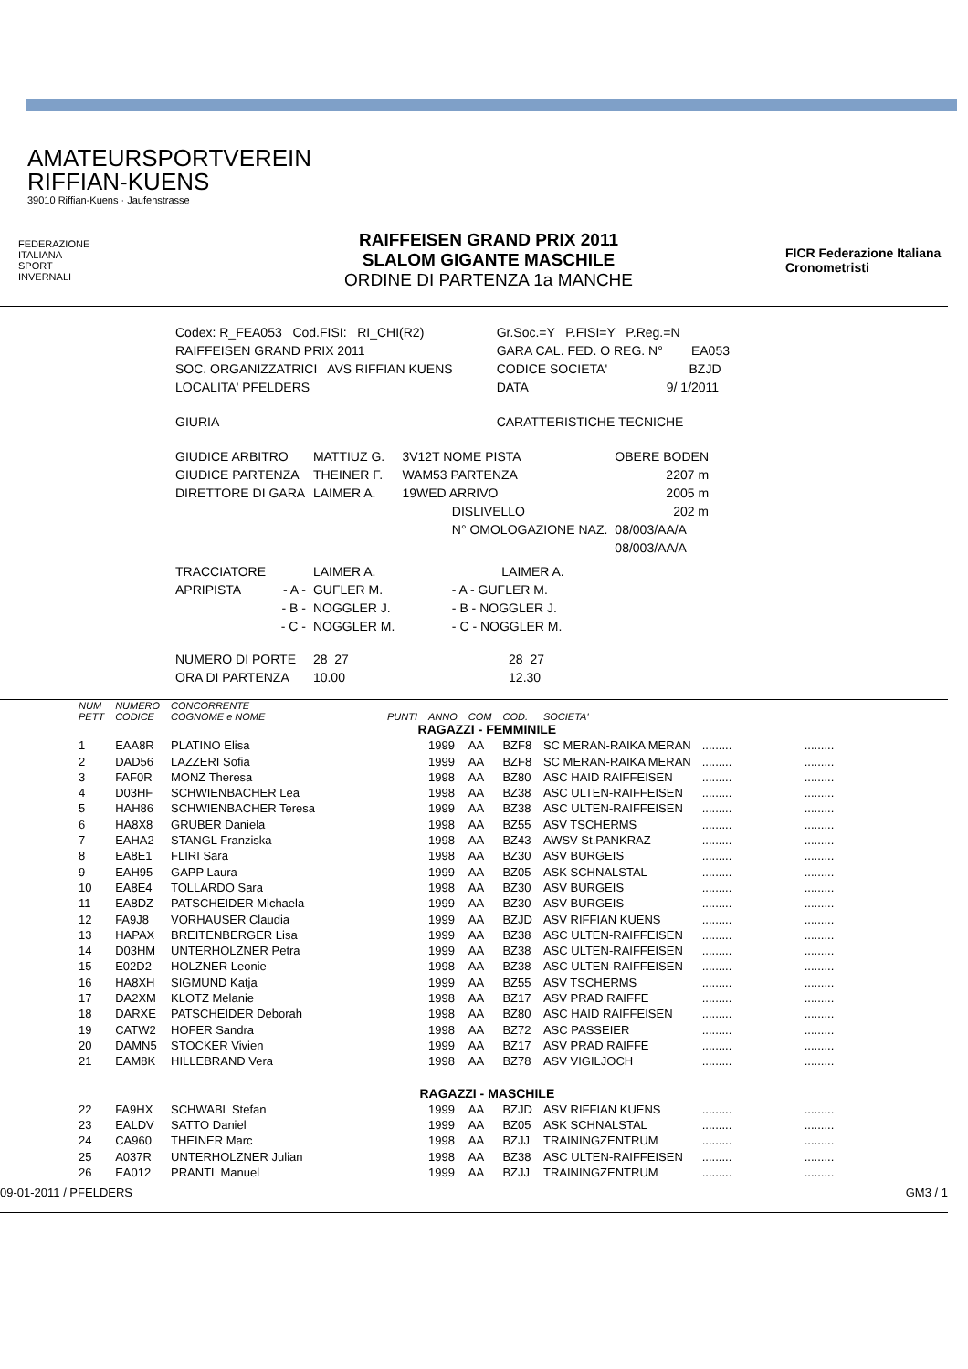AMATEURSPORTVEREIN
RIFFIAN-KUENS
39010 Riffian-Kuens · Jaufenstrasse
FEDERAZIONE
ITALIANA
SPORT
INVERNALI
RAIFFEISEN GRAND PRIX 2011
SLALOM GIGANTE MASCHILE
ORDINE DI PARTENZA 1a MANCHE
FICR Federazione Italiana Cronometristi
| Codex: R_FEA053 Cod.FISI: RI_CHI(R2) | Gr.Soc.=Y P.FISI=Y P.Reg.=N |
| RAIFFEISEN GRAND PRIX 2011 | GARA CAL. FED. O REG. N° EA053 |
| SOC. ORGANIZZATRICI AVS RIFFIAN KUENS | CODICE SOCIETA' BZJD |
| LOCALITA' PFELDERS | DATA 9/ 1/2011 |
| GIURIA | CARATTERISTICHE TECNICHE |
| GIUDICE ARBITRO | MATTIUZ G. | 3V12T NOME PISTA | OBERE BODEN |
| GIUDICE PARTENZA | THEINER F. | WAM53 PARTENZA | 2207 m |
| DIRETTORE DI GARA | LAIMER A. | 19WED ARRIVO | 2005 m |
| | | DISLIVELLO | 202 m |
| | | N° OMOLOGAZIONE NAZ. | 08/003/AA/A 08/003/AA/A |
| TRACCIATORE | LAIMER A. | LAIMER A. | |
| APRIPISTA - A - | GUFLER M. | - A - GUFLER M. | |
| - B - | NOGGLER J. | - B - NOGGLER J. | |
| - C - | NOGGLER M. | - C - NOGGLER M. | |
| NUMERO DI PORTE ORA DI PARTENZA | 28 27 10.00 | 28 27 12.30 | |
| NUM PETT | NUMERO CODICE | CONCORRENTE COGNOME e NOME | PUNTI | ANNO | COM | COD. | SOCIETA' | | |
| --- | --- | --- | --- | --- | --- | --- | --- | --- | --- |
| RAGAZZI - FEMMINILE | | | | | | | | | |
| 1 | EAA8R | PLATINO Elisa | | 1999 | AA | BZF8 | SC MERAN-RAIKA MERAN | ......... | ......... |
| 2 | DAD56 | LAZZERI Sofia | | 1999 | AA | BZF8 | SC MERAN-RAIKA MERAN | ......... | ......... |
| 3 | FAF0R | MONZ Theresa | | 1998 | AA | BZ80 | ASC HAID RAIFFEISEN | ......... | ......... |
| 4 | D03HF | SCHWIENBACHER Lea | | 1998 | AA | BZ38 | ASC ULTEN-RAIFFEISEN | ......... | ......... |
| 5 | HAH86 | SCHWIENBACHER Teresa | | 1999 | AA | BZ38 | ASC ULTEN-RAIFFEISEN | ......... | ......... |
| 6 | HA8X8 | GRUBER Daniela | | 1998 | AA | BZ55 | ASV TSCHERMS | ......... | ......... |
| 7 | EAHA2 | STANGL Franziska | | 1998 | AA | BZ43 | AWSV St.PANKRAZ | ......... | ......... |
| 8 | EA8E1 | FLIRI Sara | | 1998 | AA | BZ30 | ASV BURGEIS | ......... | ......... |
| 9 | EAH95 | GAPP Laura | | 1999 | AA | BZ05 | ASK SCHNALSTAL | ......... | ......... |
| 10 | EA8E4 | TOLLARDO Sara | | 1998 | AA | BZ30 | ASV BURGEIS | ......... | ......... |
| 11 | EA8DZ | PATSCHEIDER Michaela | | 1999 | AA | BZ30 | ASV BURGEIS | ......... | ......... |
| 12 | FA9J8 | VORHAUSER Claudia | | 1999 | AA | BZJD | ASV RIFFIAN KUENS | ......... | ......... |
| 13 | HAPAX | BREITENBERGER Lisa | | 1999 | AA | BZ38 | ASC ULTEN-RAIFFEISEN | ......... | ......... |
| 14 | D03HM | UNTERHOLZNER Petra | | 1999 | AA | BZ38 | ASC ULTEN-RAIFFEISEN | ......... | ......... |
| 15 | E02D2 | HOLZNER Leonie | | 1998 | AA | BZ38 | ASC ULTEN-RAIFFEISEN | ......... | ......... |
| 16 | HA8XH | SIGMUND Katja | | 1999 | AA | BZ55 | ASV TSCHERMS | ......... | ......... |
| 17 | DA2XM | KLOTZ Melanie | | 1998 | AA | BZ17 | ASV PRAD RAIFFE | ......... | ......... |
| 18 | DARXE | PATSCHEIDER Deborah | | 1998 | AA | BZ80 | ASC HAID RAIFFEISEN | ......... | ......... |
| 19 | CATW2 | HOFER Sandra | | 1998 | AA | BZ72 | ASC PASSEIER | ......... | ......... |
| 20 | DAMN5 | STOCKER Vivien | | 1999 | AA | BZ17 | ASV PRAD RAIFFE | ......... | ......... |
| 21 | EAM8K | HILLEBRAND Vera | | 1998 | AA | BZ78 | ASV VIGILJOCH | ......... | ......... |
| RAGAZZI - MASCHILE | | | | | | | | | |
| 22 | FA9HX | SCHWABL Stefan | | 1999 | AA | BZJD | ASV RIFFIAN KUENS | ......... | ......... |
| 23 | EALDV | SATTO Daniel | | 1999 | AA | BZ05 | ASK SCHNALSTAL | ......... | ......... |
| 24 | CA960 | THEINER Marc | | 1998 | AA | BZJJ | TRAININGZENTRUM | ......... | ......... |
| 25 | A037R | UNTERHOLZNER Julian | | 1998 | AA | BZ38 | ASC ULTEN-RAIFFEISEN | ......... | ......... |
| 26 | EA012 | PRANTL Manuel | | 1999 | AA | BZJJ | TRAININGZENTRUM | ......... | ......... |
09-01-2011 / PFELDERS GM3 / 1